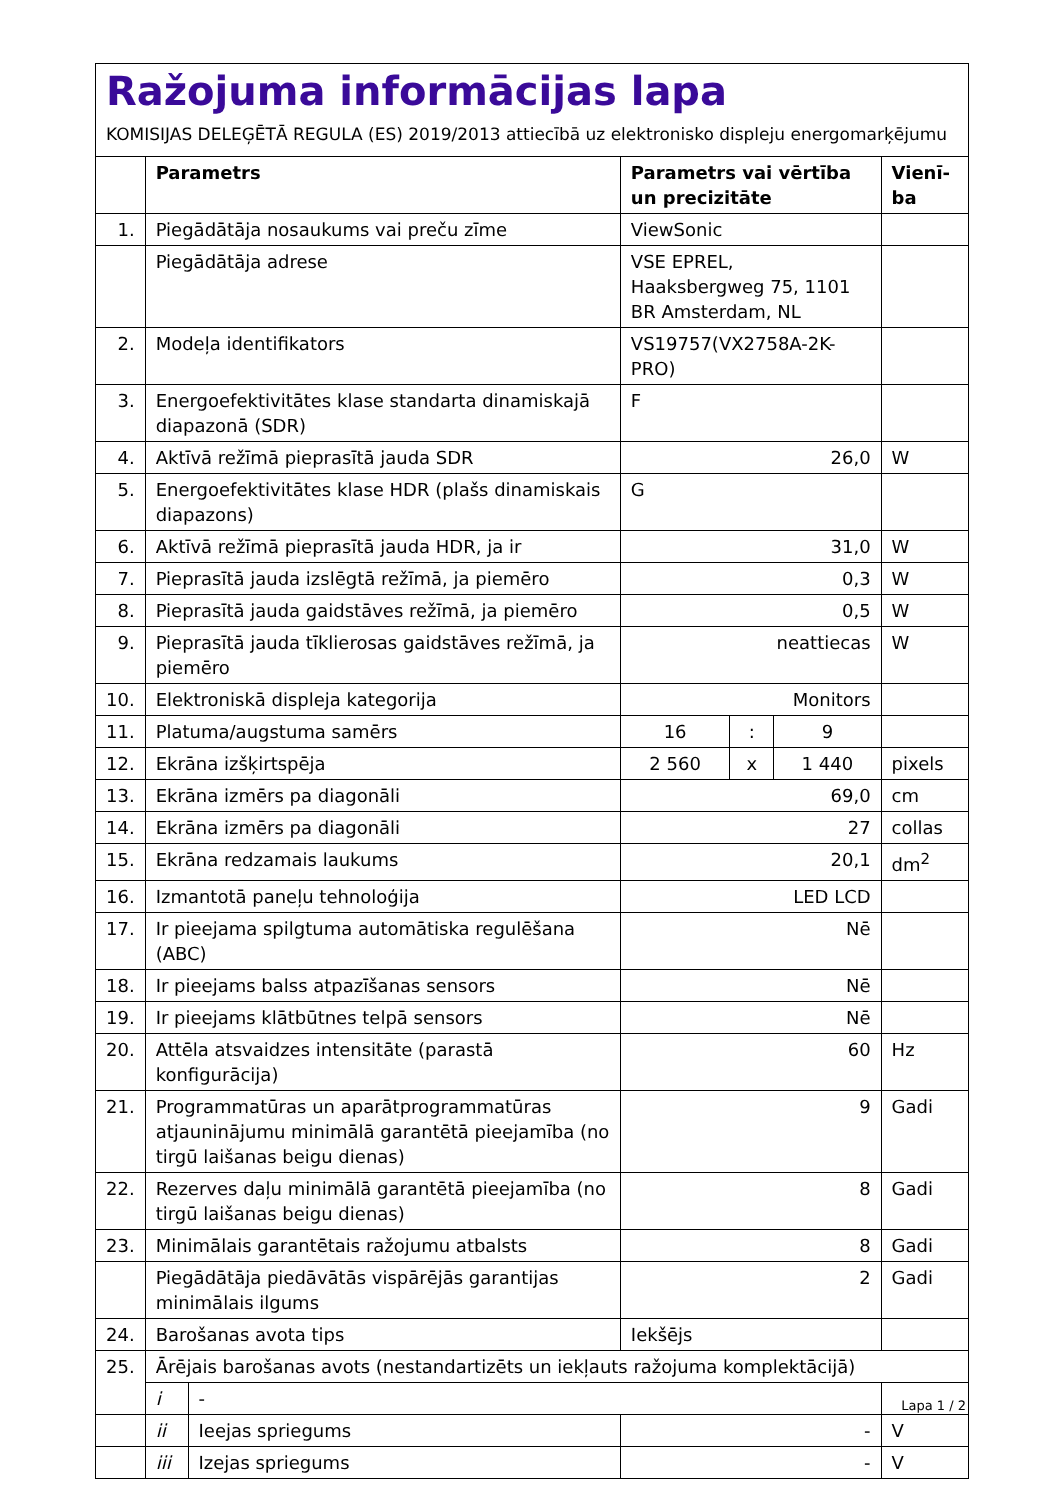Ražojuma informācijas lapa
KOMISIJAS DELEĢĒTĀ REGULA (ES) 2019/2013 attiecībā uz elektronisko displeju energomarķējumu
| | Parametrs | | Parametrs vai vērtība un precizitāte | | | Vienī-ba |
| --- | --- | --- | --- | --- | --- | --- |
| 1. | Piegādātāja nosaukums vai preču zīme | | ViewSonic | | | |
| | Piegādātāja adrese | | VSE EPREL, Haaksbergweg 75, 1101 BR Amsterdam, NL | | | |
| 2. | Modeļa identifikators | | VS19757(VX2758A-2K-PRO) | | | |
| 3. | Energoefektivitātes klase standarta dinamiskajā diapazonā (SDR) | | F | | | |
| 4. | Aktīvā režīmā pieprasītā jauda SDR | | 26,0 | | | W |
| 5. | Energoefektivitātes klase HDR (plašs dinamiskais diapazons) | | G | | | |
| 6. | Aktīvā režīmā pieprasītā jauda HDR, ja ir | | 31,0 | | | W |
| 7. | Pieprasītā jauda izslēgtā režīmā, ja piemēro | | 0,3 | | | W |
| 8. | Pieprasītā jauda gaidstāves režīmā, ja piemēro | | 0,5 | | | W |
| 9. | Pieprasītā jauda tīklierosas gaidstāves režīmā, ja piemēro | | neattiecas | | | W |
| 10. | Elektroniskā displeja kategorija | | Monitors | | | |
| 11. | Platuma/augstuma samērs | | 16 | : | 9 | |
| 12. | Ekrāna izšķirtspēja | | 2 560 | x | 1 440 | pixels |
| 13. | Ekrāna izmērs pa diagonāli | | 69,0 | | | cm |
| 14. | Ekrāna izmērs pa diagonāli | | 27 | | | collas |
| 15. | Ekrāna redzamais laukums | | 20,1 | | | dm<sup>2</sup> |
| 16. | Izmantotā paneļu tehnoloģija | | LED LCD | | | |
| 17. | Ir pieejama spilgtuma automātiska regulēšana (ABC) | | Nē | | | |
| 18. | Ir pieejams balss atpazīšanas sensors | | Nē | | | |
| 19. | Ir pieejams klātbūtnes telpā sensors | | Nē | | | |
| 20. | Attēla atsvaidzes intensitāte (parastā konfigurācija) | | 60 | | | Hz |
| 21. | Programmatūras un aparātprogrammatūras atjauninājumu minimālā garantētā pieejamība (no tirgū laišanas beigu dienas) | | 9 | | | Gadi |
| 22. | Rezerves daļu minimālā garantētā pieejamība (no tirgū laišanas beigu dienas) | | 8 | | | Gadi |
| 23. | Minimālais garantētais ražojumu atbalsts | | 8 | | | Gadi |
| | Piegādātāja piedāvātās vispārējās garantijas minimālais ilgums | | 2 | | | Gadi |
| 24. | Barošanas avota tips | | Iekšējs | | | |
| 25. | Ārējais barošanas avots (nestandartizēts un iekļauts ražojuma komplektācijā) | | | | | |
| | i | - | | | | |
| | ii | Ieejas spriegums | - | | | V |
| | iii | Izejas spriegums | - | | | V |
Lapa 1 / 2